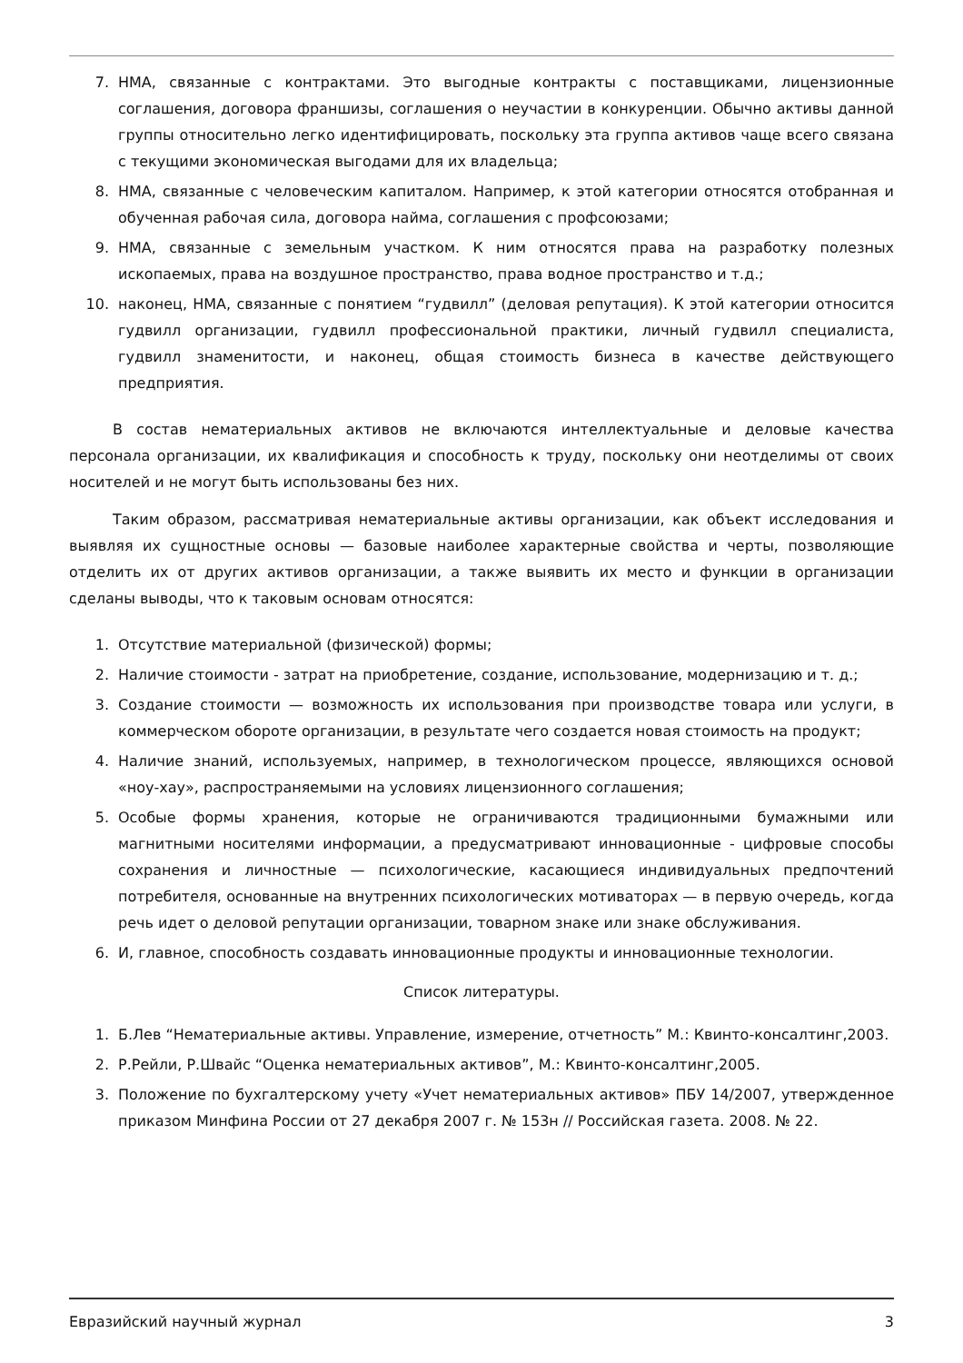7. НМА, связанные с контрактами. Это выгодные контракты с поставщиками, лицензионные соглашения, договора франшизы, соглашения о неучастии в конкуренции. Обычно активы данной группы относительно легко идентифицировать, поскольку эта группа активов чаще всего связана с текущими экономическая выгодами для их владельца;
8. НМА, связанные с человеческим капиталом. Например, к этой категории относятся отобранная и обученная рабочая сила, договора найма, соглашения с профсоюзами;
9. НМА, связанные с земельным участком. К ним относятся права на разработку полезных ископаемых, права на воздушное пространство, права водное пространство и т.д.;
10. наконец, НМА, связанные с понятием “гудвилл” (деловая репутация). К этой категории относится гудвилл организации, гудвилл профессиональной практики, личный гудвилл специалиста, гудвилл знаменитости, и наконец, общая стоимость бизнеса в качестве действующего предприятия.
В состав нематериальных активов не включаются интеллектуальные и деловые качества персонала организации, их квалификация и способность к труду, поскольку они неотделимы от своих носителей и не могут быть использованы без них.
Таким образом, рассматривая нематериальные активы организации, как объект исследования и выявляя их сущностные основы — базовые наиболее характерные свойства и черты, позволяющие отделить их от других активов организации, а также выявить их место и функции в организации сделаны выводы, что к таковым основам относятся:
1. Отсутствие материальной (физической) формы;
2. Наличие стоимости - затрат на приобретение, создание, использование, модернизацию и т. д.;
3. Создание стоимости — возможность их использования при производстве товара или услуги, в коммерческом обороте организации, в результате чего создается новая стоимость на продукт;
4. Наличие знаний, используемых, например, в технологическом процессе, являющихся основой «ноу-хау», распространяемыми на условиях лицензионного соглашения;
5. Особые формы хранения, которые не ограничиваются традиционными бумажными или магнитными носителями информации, а предусматривают инновационные - цифровые способы сохранения и личностные — психологические, касающиеся индивидуальных предпочтений потребителя, основанные на внутренних психологических мотиваторах — в первую очередь, когда речь идет о деловой репутации организации, товарном знаке или знаке обслуживания.
6. И, главное, способность создавать инновационные продукты и инновационные технологии.
Список литературы.
1. Б.Лев “Нематериальные активы. Управление, измерение, отчетность” М.: Квинто-консалтинг,2003.
2. Р.Рейли, Р.Швайс “Оценка нематериальных активов”, М.: Квинто-консалтинг,2005.
3. Положение по бухгалтерскому учету «Учет нематериальных активов» ПБУ 14/2007, утвержденное приказом Минфина России от 27 декабря 2007 г. № 153н // Российская газета. 2008. № 22.
Евразийский научный журнал 3